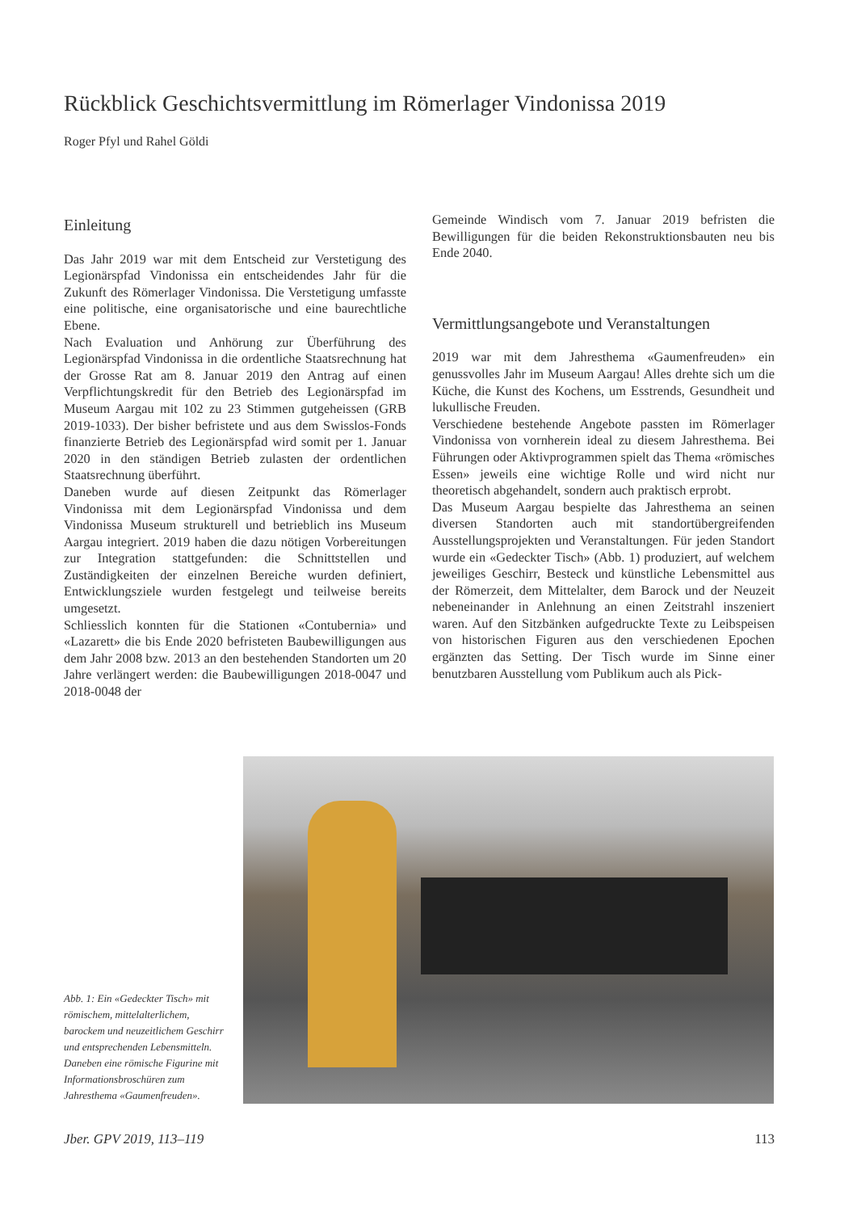Rückblick Geschichtsvermittlung im Römerlager Vindonissa 2019
Roger Pfyl und Rahel Göldi
Einleitung
Das Jahr 2019 war mit dem Entscheid zur Verstetigung des Legionärspfad Vindonissa ein entscheidendes Jahr für die Zukunft des Römerlager Vindonissa. Die Verstetigung umfasste eine politische, eine organisatorische und eine baurechtliche Ebene.
Nach Evaluation und Anhörung zur Überführung des Legionärspfad Vindonissa in die ordentliche Staatsrechnung hat der Grosse Rat am 8. Januar 2019 den Antrag auf einen Verpflichtungskredit für den Betrieb des Legionärspfad im Museum Aargau mit 102 zu 23 Stimmen gutgeheissen (GRB 2019-1033). Der bisher befristete und aus dem Swisslos-Fonds finanzierte Betrieb des Legionärspfad wird somit per 1. Januar 2020 in den ständigen Betrieb zulasten der ordentlichen Staatsrechnung überführt.
Daneben wurde auf diesen Zeitpunkt das Römerlager Vindonissa mit dem Legionärspfad Vindonissa und dem Vindonissa Museum strukturell und betrieblich ins Museum Aargau integriert. 2019 haben die dazu nötigen Vorbereitungen zur Integration stattgefunden: die Schnittstellen und Zuständigkeiten der einzelnen Bereiche wurden definiert, Entwicklungsziele wurden festgelegt und teilweise bereits umgesetzt.
Schliesslich konnten für die Stationen «Contubernia» und «Lazarett» die bis Ende 2020 befristeten Baubewilligungen aus dem Jahr 2008 bzw. 2013 an den bestehenden Standorten um 20 Jahre verlängert werden: die Baubewilligungen 2018-0047 und 2018-0048 der
Gemeinde Windisch vom 7. Januar 2019 befristen die Bewilligungen für die beiden Rekonstruktionsbauten neu bis Ende 2040.
Vermittlungsangebote und Veranstaltungen
2019 war mit dem Jahresthema «Gaumenfreuden» ein genussvolles Jahr im Museum Aargau! Alles drehte sich um die Küche, die Kunst des Kochens, um Esstrends, Gesundheit und lukullische Freuden.
Verschiedene bestehende Angebote passten im Römerlager Vindonissa von vornherein ideal zu diesem Jahresthema. Bei Führungen oder Aktivprogrammen spielt das Thema «römisches Essen» jeweils eine wichtige Rolle und wird nicht nur theoretisch abgehandelt, sondern auch praktisch erprobt.
Das Museum Aargau bespielte das Jahresthema an seinen diversen Standorten auch mit standortübergreifenden Ausstellungsprojekten und Veranstaltungen. Für jeden Standort wurde ein «Gedeckter Tisch» (Abb. 1) produziert, auf welchem jeweiliges Geschirr, Besteck und künstliche Lebensmittel aus der Römerzeit, dem Mittelalter, dem Barock und der Neuzeit nebeneinander in Anlehnung an einen Zeitstrahl inszeniert waren. Auf den Sitzbänken aufgedruckte Texte zu Leibspeisen von historischen Figuren aus den verschiedenen Epochen ergänzten das Setting. Der Tisch wurde im Sinne einer benutzbaren Ausstellung vom Publikum auch als Pick-
Abb. 1: Ein «Gedeckter Tisch» mit römischem, mittelalterlichem, barockem und neuzeitlichem Geschirr und entsprechenden Lebensmitteln. Daneben eine römische Figurine mit Informationsbroschüren zum Jahresthema «Gaumenfreuden».
Jber. GPV 2019, 113–119 113